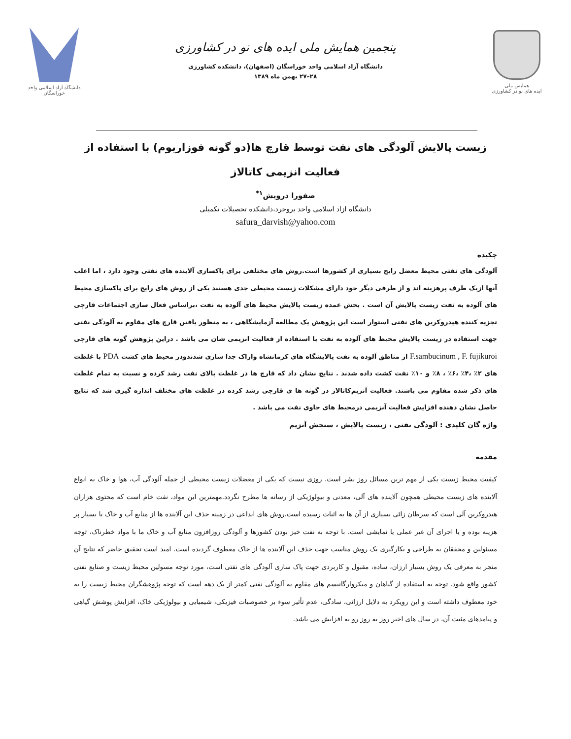همایش ملی
ایده های نو در کشاورزی
پنجمین همایش ملی ایده های نو در کشاورزی
دانشگاه آزاد اسلامی واحد خوراسگان (اصفهان)، دانشکده کشاورزی
۲۸–۲۷ بهمن ماه ۱۳۸۹
دانشگاه آزاد اسلامی واحد خوراسگان
زیست پالایش آلودگی های نفت توسط قارچ ها(دو گونه فوزاریوم) با استفاده از فعالیت انزیمی کاتالاز
صفورا درویش<sup>۱*</sup>
دانشگاه ازاد اسلامی واحد بروجرد،دانشکده تحصیلات تکمیلی
safura_darvish@yahoo.com
چکیده
آلودگی های نفتی محیط معضل رایج بسیاری از کشورها است.روش های مختلفی برای پاکسازی آلاینده های نفتی وجود دارد ، اما اغلب آنها ازیک طرف پرهزینه اند و از طرفی دیگر خود دارای مشکلات زیست محیطی جدی هستند یکی از روش های رایج برای پاکسازی محیط های آلوده به نفت زیست پالایش آن است . بخش عمده زیست پالایش محیط های آلوده به نفت ،براساس فعال سازی اجتماعات قارچی تجزیه کننده هیدروکربن های نفتی استوار است این پژوهش یک مطالعه آزمایشگاهی ، به منظور یافتن قارچ های مقاوم به آلودگی نفتی جهت استفاده در زیست پالایش محیط های آلوده به نفت با استفاده از فعالیت انزیمی شان می باشد . دراین پژوهش گونه های قارچی F.sambucinum , F. fujikuroi از مناطق آلوده به نفت پالایشگاه های کرمانشاه واراک جدا سازی شدندودر محیط های کشت PDA با غلظت های ۲٪ ،۴٪ ،۶٪ ، ۸٪ و ۱۰٪ نفت کشت داده شدند . نتایج نشان داد که قارچ ها در غلظت بالای نفت رشد کرده و نسبت به تمام غلظت های ذکر شده مقاوم می باشند. فعالیت آنزیم‌کاتالاز در گونه ها ی قارچی رشد کرده در غلظت های مختلف اندازه گیری شد که نتایج حاصل نشان دهنده افزایش فعالیت آنزیمی درمحیط های حاوی نفت می باشد .
واژه گان کلیدی : آلودگی نفتی ، زیست پالایش ، سنجش آنزیم
مقدمه
کیفیت محیط زیست یکی از مهم ترین مسائل روز بشر است. روزی نیست که یکی از معضلات زیست محیطی از جمله آلودگی آب، هوا و خاک به انواع آلاینده های زیست محیطی همچون آلاینده های آلی، معدنی و بیولوژیکی از رسانه ها مطرح نگردد.مهمترین این مواد، نفت خام است که محتوی هزاران هیدروکربن آلی است که سرطان زائی بسیاری از آن ها به اثبات رسیده است.روش های ابداعی در زمینه حذف این آلاینده ها از منابع آب و خاک یا بسیار پر هزینه بوده و یا اجرای آن غیر عملی یا نمایشی است. با توجه به نفت خیز بودن کشورها و آلودگی روزافزون منابع آب و خاک ما با مواد خطرناک، توجه مسئولین و محققان به طراحی و بکارگیری یک روش مناسب جهت حذف این آلاینده ها از خاک معطوف گردیده است. امید است تحقیق حاضر که نتایج آن منجر به معرفی یک روش بسیار ارزان، ساده، مقبول و کاربردی جهت پاک سازی آلودگی های نفتی است، مورد توجه مسولین محیط زیست و صنایع نفتی کشور واقع شود. توجه به استفاده از گیاهان و میکروارگانیسم های مقاوم به آلودگی نفتی کمتر از یک دهه است که توجه پژوهشگران محیط زیست را به خود معطوف داشته است و این رویکرد به دلایل ارزانی، سادگی، عدم تأثیر سوء بر خصوصیات فیزیکی، شیمیایی و بیولوژیکی خاک، افزایش پوشش گیاهی و پیامدهای مثبت آن، در سال های اخیر روز به روز رو به افزایش می باشد.